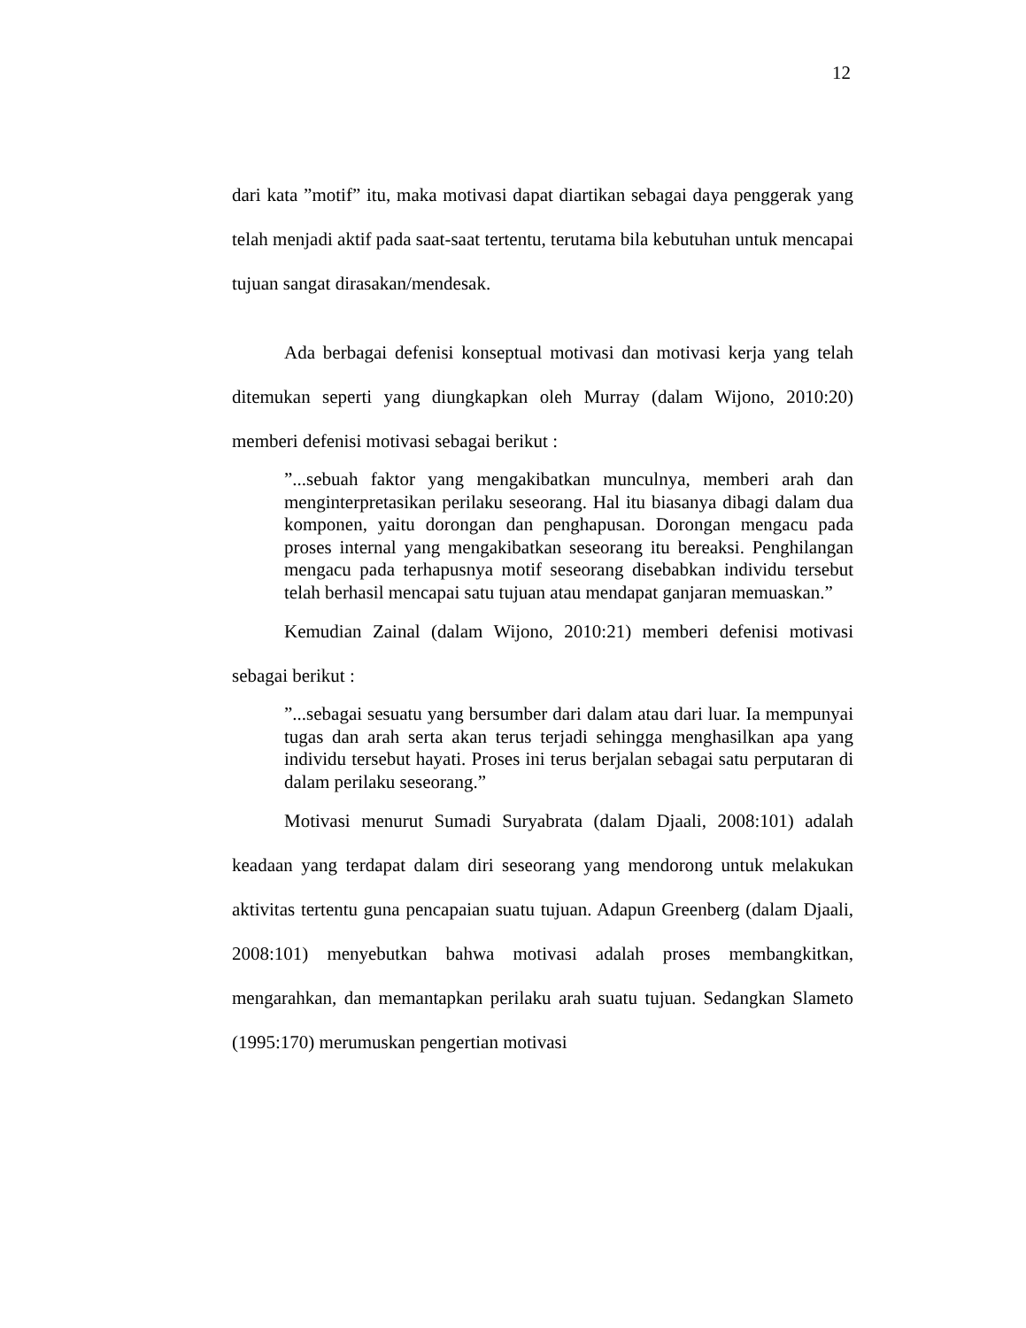12
dari kata ”motif” itu, maka motivasi dapat diartikan sebagai daya penggerak yang telah menjadi aktif pada saat-saat tertentu, terutama bila kebutuhan untuk mencapai tujuan sangat dirasakan/mendesak.
Ada berbagai defenisi konseptual motivasi dan motivasi kerja yang telah ditemukan seperti yang diungkapkan oleh Murray (dalam Wijono, 2010:20) memberi defenisi motivasi sebagai berikut :
”...sebuah faktor yang mengakibatkan munculnya, memberi arah dan menginterpretasikan perilaku seseorang. Hal itu biasanya dibagi dalam dua komponen, yaitu dorongan dan penghapusan. Dorongan mengacu pada proses internal yang mengakibatkan seseorang itu bereaksi. Penghilangan mengacu pada terhapusnya motif seseorang disebabkan individu tersebut telah berhasil mencapai satu tujuan atau mendapat ganjaran memuaskan.”
Kemudian Zainal (dalam Wijono, 2010:21) memberi defenisi motivasi sebagai berikut :
”...sebagai sesuatu yang bersumber dari dalam atau dari luar. Ia mempunyai tugas dan arah serta akan terus terjadi sehingga menghasilkan apa yang individu tersebut hayati. Proses ini terus berjalan sebagai satu perputaran di dalam perilaku seseorang.”
Motivasi menurut Sumadi Suryabrata (dalam Djaali, 2008:101) adalah keadaan yang terdapat dalam diri seseorang yang mendorong untuk melakukan aktivitas tertentu guna pencapaian suatu tujuan. Adapun Greenberg (dalam Djaali, 2008:101) menyebutkan bahwa motivasi adalah proses membangkitkan, mengarahkan, dan memantapkan perilaku arah suatu tujuan. Sedangkan Slameto (1995:170) merumuskan pengertian motivasi